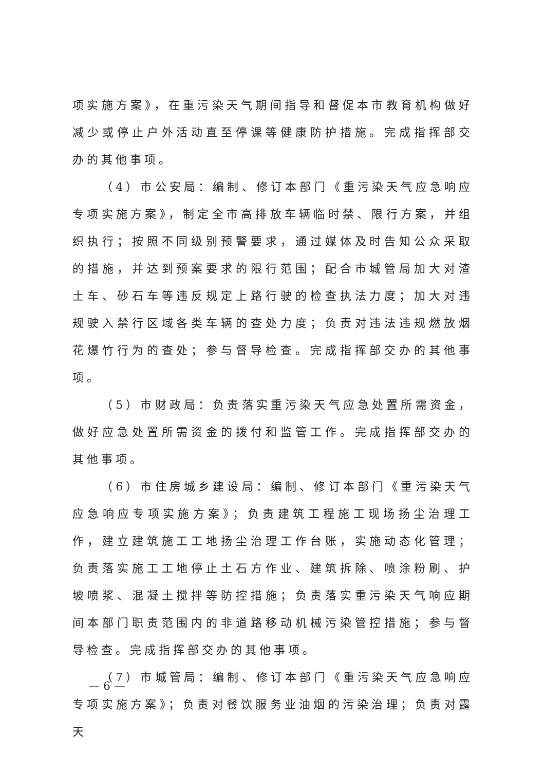项实施方案》，在重污染天气期间指导和督促本市教育机构做好减少或停止户外活动直至停课等健康防护措施。完成指挥部交办的其他事项。
（4）市公安局：编制、修订本部门《重污染天气应急响应专项实施方案》，制定全市高排放车辆临时禁、限行方案，并组织执行；按照不同级别预警要求，通过媒体及时告知公众采取的措施，并达到预案要求的限行范围；配合市城管局加大对渣土车、砂石车等违反规定上路行驶的检查执法力度；加大对违规驶入禁行区域各类车辆的查处力度；负责对违法违规燃放烟花爆竹行为的查处；参与督导检查。完成指挥部交办的其他事项。
（5）市财政局：负责落实重污染天气应急处置所需资金，做好应急处置所需资金的拨付和监管工作。完成指挥部交办的其他事项。
（6）市住房城乡建设局：编制、修订本部门《重污染天气应急响应专项实施方案》；负责建筑工程施工现场扬尘治理工作，建立建筑施工工地扬尘治理工作台账，实施动态化管理；负责落实施工工地停止土石方作业、建筑拆除、喷涂粉刷、护坡喷浆、混凝土搅拌等防控措施；负责落实重污染天气响应期间本部门职责范围内的非道路移动机械污染管控措施；参与督导检查。完成指挥部交办的其他事项。
（7）市城管局：编制、修订本部门《重污染天气应急响应专项实施方案》；负责对餐饮服务业油烟的污染治理；负责对露天
— 6 —